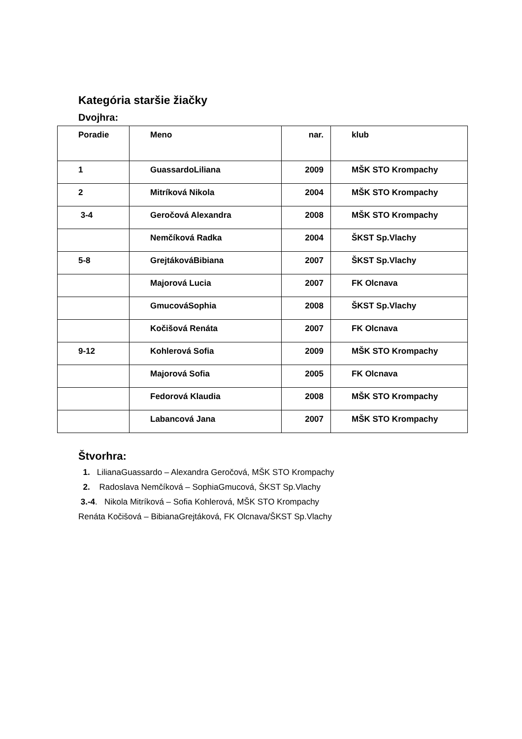Kategória staršie žiačky
Dvojhra:
| Poradie | Meno | nar. | klub |
| --- | --- | --- | --- |
| 1 | GuassardoLiliana | 2009 | MŠK STO Krompachy |
| 2 | Mitríková Nikola | 2004 | MŠK STO Krompachy |
| 3-4 | Geročová Alexandra | 2008 | MŠK STO Krompachy |
| | Nemčíková Radka | 2004 | ŠKST Sp.Vlachy |
| 5-8 | GrejtákováBibiana | 2007 | ŠKST Sp.Vlachy |
| | Majorová Lucia | 2007 | FK Olcnava |
| | GmucováSophia | 2008 | ŠKST Sp.Vlachy |
| | Kočišová Renáta | 2007 | FK Olcnava |
| 9-12 | Kohlerová Sofia | 2009 | MŠK STO Krompachy |
| | Majorová Sofia | 2005 | FK Olcnava |
| | Fedorová Klaudia | 2008 | MŠK STO Krompachy |
| | Labancová Jana | 2007 | MŠK STO Krompachy |
Štvorhra:
1. LilianaGuassardo – Alexandra Geročová, MŠK STO Krompachy
2. Radoslava Nemčíková – SophiaGmucová, ŠKST Sp.Vlachy
3.-4. Nikola Mitríková – Sofia Kohlerová, MŠK STO Krompachy
Renáta Kočišová – BibianaGrejtáková, FK Olcnava/ŠKST Sp.Vlachy